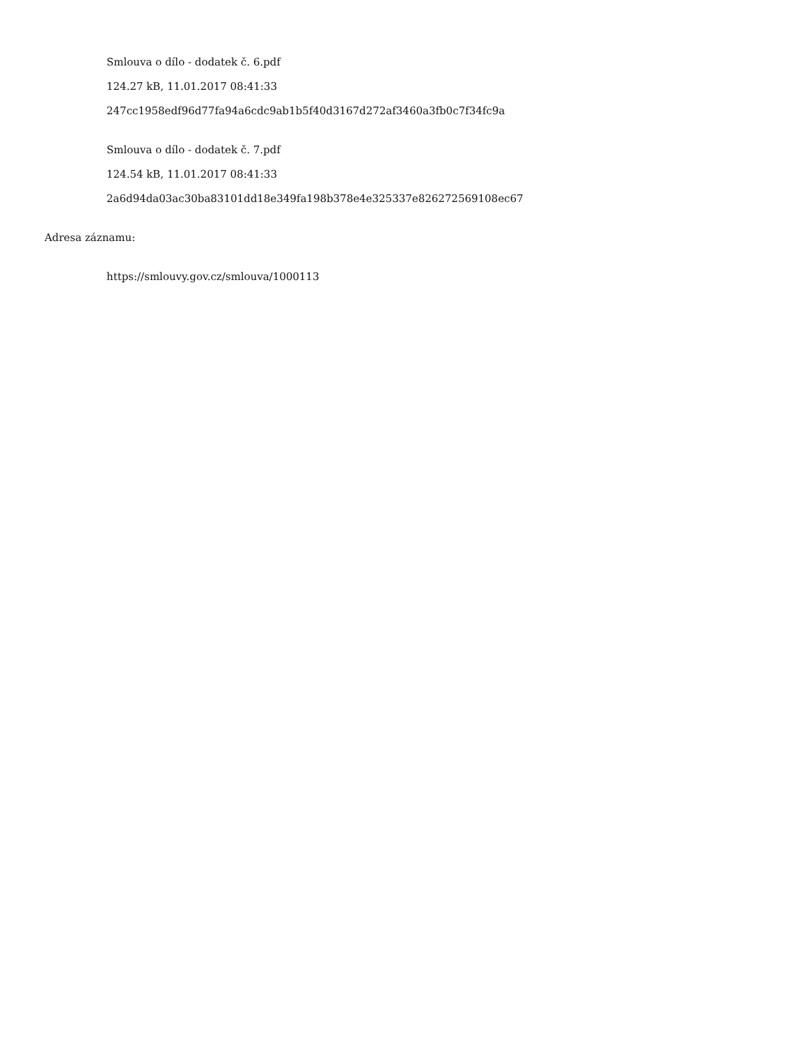Smlouva o dílo - dodatek č. 6.pdf
124.27 kB, 11.01.2017 08:41:33
247cc1958edf96d77fa94a6cdc9ab1b5f40d3167d272af3460a3fb0c7f34fc9a
Smlouva o dílo - dodatek č. 7.pdf
124.54 kB, 11.01.2017 08:41:33
2a6d94da03ac30ba83101dd18e349fa198b378e4e325337e826272569108ec67
Adresa záznamu:
https://smlouvy.gov.cz/smlouva/1000113